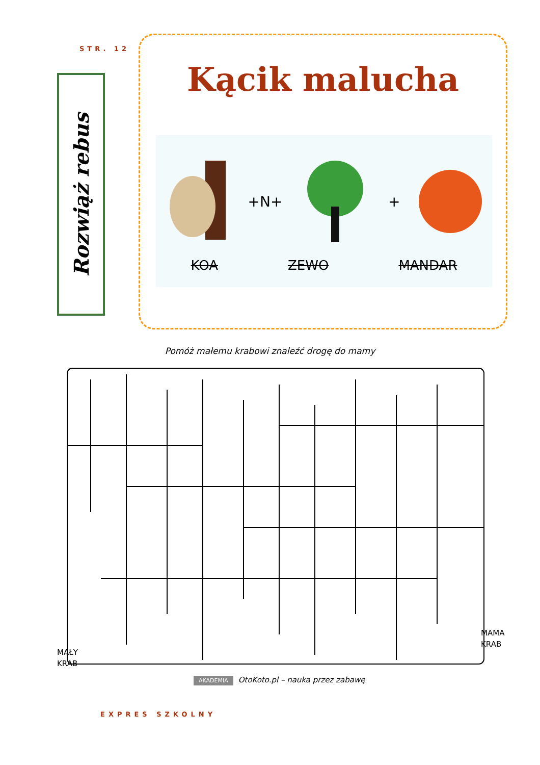STR. 12
Rozwiąż rebus
Kącik malucha
+N+ +
KOA ZEWO MANDAR
Pomóż małemu krabowi znaleźć drogę do mamy
MAŁY
KRAB
MAMA
KRAB
AKADEMIA OtoKoto.pl – nauka przez zabawę
EXPRES SZKOLNY